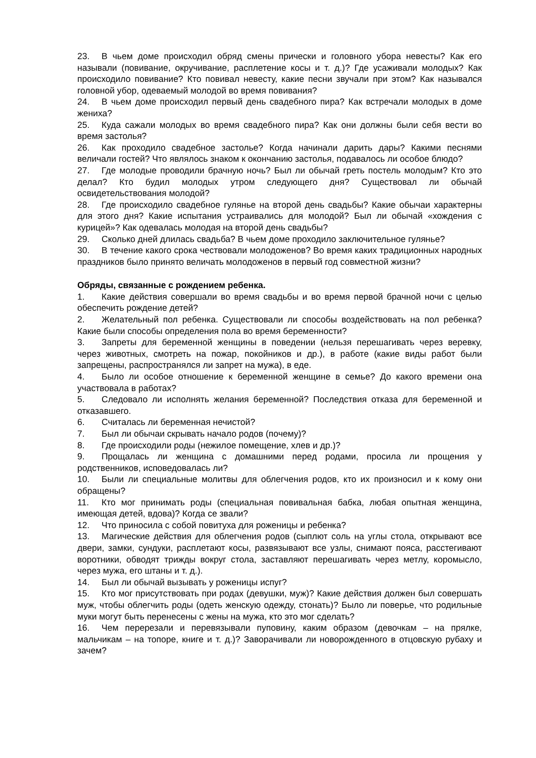23. В чьем доме происходил обряд смены прически и головного убора невесты? Как его называли (повивание, окручивание, расплетение косы и т. д.)? Где усаживали молодых? Как происходило повивание? Кто повивал невесту, какие песни звучали при этом? Как назывался головной убор, одеваемый молодой во время повивания?
24. В чьем доме происходил первый день свадебного пира? Как встречали молодых в доме жениха?
25. Куда сажали молодых во время свадебного пира? Как они должны были себя вести во время застолья?
26. Как проходило свадебное застолье? Когда начинали дарить дары? Какими песнями величали гостей? Что являлось знаком к окончанию застолья, подавалось ли особое блюдо?
27. Где молодые проводили брачную ночь? Был ли обычай греть постель молодым? Кто это делал? Кто будил молодых утром следующего дня? Существовал ли обычай освидетельствования молодой?
28. Где происходило свадебное гулянье на второй день свадьбы? Какие обычаи характерны для этого дня? Какие испытания устраивались для молодой? Был ли обычай «хождения с курицей»? Как одевалась молодая на второй день свадьбы?
29. Сколько дней длилась свадьба? В чьем доме проходило заключительное гулянье?
30. В течение какого срока чествовали молодоженов? Во время каких традиционных народных праздников было принято величать молодоженов в первый год совместной жизни?
Обряды, связанные с рождением ребенка.
1. Какие действия совершали во время свадьбы и во время первой брачной ночи с целью обеспечить рождение детей?
2. Желательный пол ребенка. Существовали ли способы воздействовать на пол ребенка? Какие были способы определения пола во время беременности?
3. Запреты для беременной женщины в поведении (нельзя перешагивать через веревку, через животных, смотреть на пожар, покойников и др.), в работе (какие виды работ были запрещены, распространялся ли запрет на мужа), в еде.
4. Было ли особое отношение к беременной женщине в семье? До какого времени она участвовала в работах?
5. Следовало ли исполнять желания беременной? Последствия отказа для беременной и отказавшего.
6. Считалась ли беременная нечистой?
7. Был ли обычаи скрывать начало родов (почему)?
8. Где происходили роды (нежилое помещение, хлев и др.)?
9. Прощалась ли женщина с домашними перед родами, просила ли прощения у родственников, исповедовалась ли?
10. Были ли специальные молитвы для облегчения родов, кто их произносил и к кому они обращены?
11. Кто мог принимать роды (специальная повивальная бабка, любая опытная женщина, имеющая детей, вдова)? Когда се звали?
12. Что приносила с собой повитуха для роженицы и ребенка?
13. Магические действия для облегчения родов (сыплют соль на углы стола, открывают все двери, замки, сундуки, расплетают косы, развязывают все узлы, снимают пояса, расстегивают воротники, обводят трижды вокруг стола, заставляют перешагивать через метлу, коромысло, через мужа, его штаны и т. д.).
14. Был ли обычай вызывать у роженицы испуг?
15. Кто мог присутствовать при родах (девушки, муж)? Какие действия должен был совершать муж, чтобы облегчить роды (одеть женскую одежду, стонать)? Было ли поверье, что родильные муки могут быть перенесены с жены на мужа, кто это мог сделать?
16. Чем перерезали и перевязывали пуповину, каким образом (девочкам – на прялке, мальчикам – на топоре, книге и т. д.)? Заворачивали ли новорожденного в отцовскую рубаху и зачем?